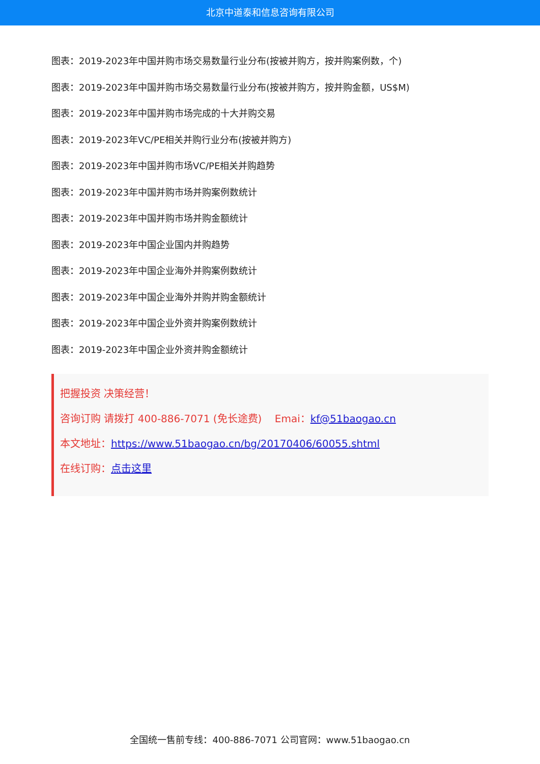北京中道泰和信息咨询有限公司
图表：2019-2023年中国并购市场交易数量行业分布(按被并购方，按并购案例数，个)
图表：2019-2023年中国并购市场交易数量行业分布(按被并购方，按并购金额，US$M)
图表：2019-2023年中国并购市场完成的十大并购交易
图表：2019-2023年VC/PE相关并购行业分布(按被并购方)
图表：2019-2023年中国并购市场VC/PE相关并购趋势
图表：2019-2023年中国并购市场并购案例数统计
图表：2019-2023年中国并购市场并购金额统计
图表：2019-2023年中国企业国内并购趋势
图表：2019-2023年中国企业海外并购案例数统计
图表：2019-2023年中国企业海外并购并购金额统计
图表：2019-2023年中国企业外资并购案例数统计
图表：2019-2023年中国企业外资并购金额统计
把握投资 决策经营！
咨询订购 请拨打 400-886-7071 (免长途费) Emai：kf@51baogao.cn
本文地址：https://www.51baogao.cn/bg/20170406/60055.shtml
在线订购：点击这里
全国统一售前专线：400-886-7071 公司官网：www.51baogao.cn